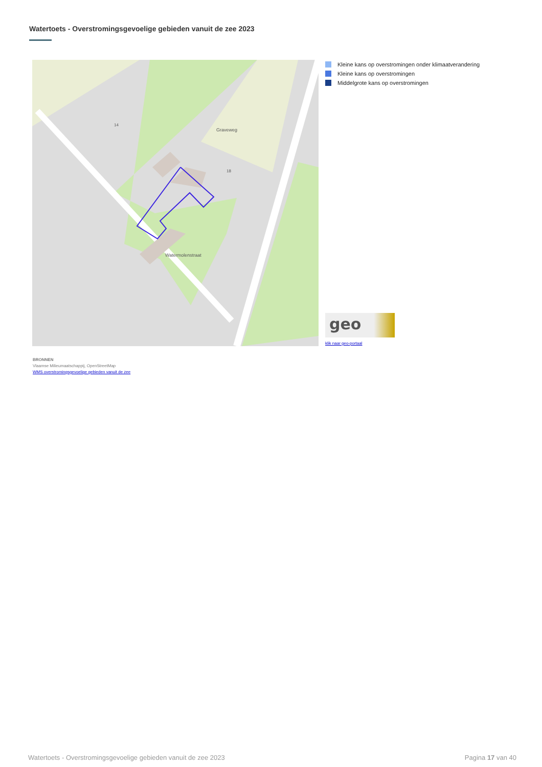Watertoets - Overstromingsgevoelige gebieden vanuit de zee 2023
Graveweg
Watermolenstraat
14
18
Kleine kans op overstromingen onder klimaatverandering
Kleine kans op overstromingen
Middelgrote kans op overstromingen
geo
klik naar geo-portaal
BRONNEN
Vlaamse Milieumaatschappij, OpenStreetMap
WMS overstromingsgevoelige gebieden vanuit de zee
Watertoets - Overstromingsgevoelige gebieden vanuit de zee 2023 Pagina 17 van 40